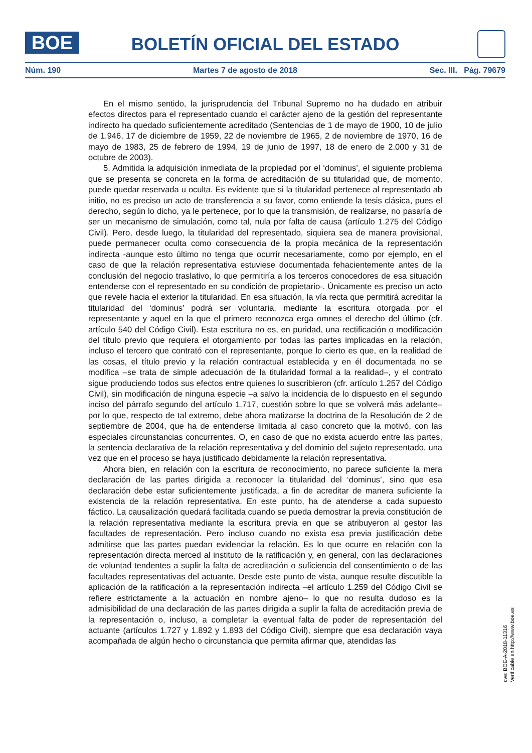BOE
BOLETÍN OFICIAL DEL ESTADO
Núm. 190 Martes 7 de agosto de 2018 Sec. III. Pág. 79679
En el mismo sentido, la jurisprudencia del Tribunal Supremo no ha dudado en atribuir efectos directos para el representado cuando el carácter ajeno de la gestión del representante indirecto ha quedado suficientemente acreditado (Sentencias de 1 de mayo de 1900, 10 de julio de 1.946, 17 de diciembre de 1959, 22 de noviembre de 1965, 2 de noviembre de 1970, 16 de mayo de 1983, 25 de febrero de 1994, 19 de junio de 1997, 18 de enero de 2.000 y 31 de octubre de 2003).
5. Admitida la adquisición inmediata de la propiedad por el ‘dominus’, el siguiente problema que se presenta se concreta en la forma de acreditación de su titularidad que, de momento, puede quedar reservada u oculta. Es evidente que si la titularidad pertenece al representado ab initio, no es preciso un acto de transferencia a su favor, como entiende la tesis clásica, pues el derecho, según lo dicho, ya le pertenece, por lo que la transmisión, de realizarse, no pasaría de ser un mecanismo de simulación, como tal, nula por falta de causa (artículo 1.275 del Código Civil). Pero, desde luego, la titularidad del representado, siquiera sea de manera provisional, puede permanecer oculta como consecuencia de la propia mecánica de la representación indirecta -aunque esto último no tenga que ocurrir necesariamente, como por ejemplo, en el caso de que la relación representativa estuviese documentada fehacientemente antes de la conclusión del negocio traslativo, lo que permitiría a los terceros conocedores de esa situación entenderse con el representado en su condición de propietario-. Únicamente es preciso un acto que revele hacia el exterior la titularidad. En esa situación, la vía recta que permitirá acreditar la titularidad del ‘dominus’ podrá ser voluntaria, mediante la escritura otorgada por el representante y aquel en la que el primero reconozca erga omnes el derecho del último (cfr. artículo 540 del Código Civil). Esta escritura no es, en puridad, una rectificación o modificación del título previo que requiera el otorgamiento por todas las partes implicadas en la relación, incluso el tercero que contrató con el representante, porque lo cierto es que, en la realidad de las cosas, el título previo y la relación contractual establecida y en él documentada no se modifica –se trata de simple adecuación de la titularidad formal a la realidad–, y el contrato sigue produciendo todos sus efectos entre quienes lo suscribieron (cfr. artículo 1.257 del Código Civil), sin modificación de ninguna especie –a salvo la incidencia de lo dispuesto en el segundo inciso del párrafo segundo del artículo 1.717, cuestión sobre lo que se volverá más adelante– por lo que, respecto de tal extremo, debe ahora matizarse la doctrina de la Resolución de 2 de septiembre de 2004, que ha de entenderse limitada al caso concreto que la motivó, con las especiales circunstancias concurrentes. O, en caso de que no exista acuerdo entre las partes, la sentencia declarativa de la relación representativa y del dominio del sujeto representado, una vez que en el proceso se haya justificado debidamente la relación representativa.
Ahora bien, en relación con la escritura de reconocimiento, no parece suficiente la mera declaración de las partes dirigida a reconocer la titularidad del ‘dominus’, sino que esa declaración debe estar suficientemente justificada, a fin de acreditar de manera suficiente la existencia de la relación representativa. En este punto, ha de atenderse a cada supuesto fáctico. La causalización quedará facilitada cuando se pueda demostrar la previa constitución de la relación representativa mediante la escritura previa en que se atribuyeron al gestor las facultades de representación. Pero incluso cuando no exista esa previa justificación debe admitirse que las partes puedan evidenciar la relación. Es lo que ocurre en relación con la representación directa merced al instituto de la ratificación y, en general, con las declaraciones de voluntad tendentes a suplir la falta de acreditación o suficiencia del consentimiento o de las facultades representativas del actuante. Desde este punto de vista, aunque resulte discutible la aplicación de la ratificación a la representación indirecta –el artículo 1.259 del Código Civil se refiere estrictamente a la actuación en nombre ajeno– lo que no resulta dudoso es la admisibilidad de una declaración de las partes dirigida a suplir la falta de acreditación previa de la representación o, incluso, a completar la eventual falta de poder de representación del actuante (artículos 1.727 y 1.892 y 1.893 del Código Civil), siempre que esa declaración vaya acompañada de algún hecho o circunstancia que permita afirmar que, atendidas las
cve: BOE-A-2018-11316
Verificable en http://www.boe.es